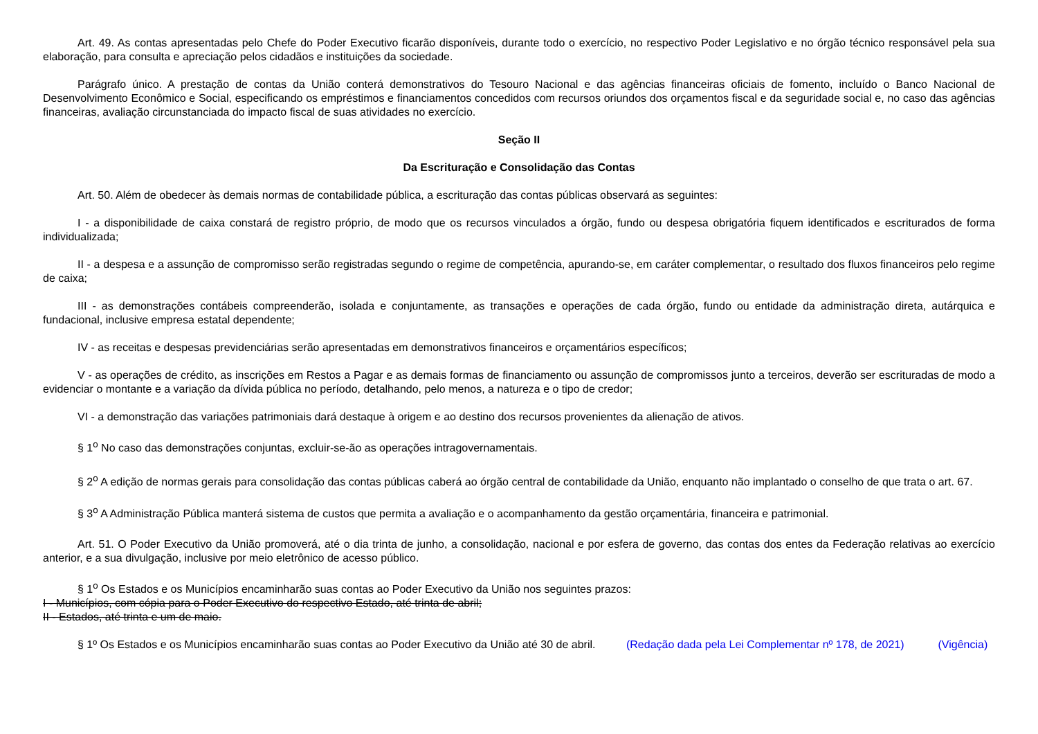Art. 49. As contas apresentadas pelo Chefe do Poder Executivo ficarão disponíveis, durante todo o exercício, no respectivo Poder Legislativo e no órgão técnico responsável pela sua elaboração, para consulta e apreciação pelos cidadãos e instituições da sociedade.
Parágrafo único. A prestação de contas da União conterá demonstrativos do Tesouro Nacional e das agências financeiras oficiais de fomento, incluído o Banco Nacional de Desenvolvimento Econômico e Social, especificando os empréstimos e financiamentos concedidos com recursos oriundos dos orçamentos fiscal e da seguridade social e, no caso das agências financeiras, avaliação circunstanciada do impacto fiscal de suas atividades no exercício.
Seção II
Da Escrituração e Consolidação das Contas
Art. 50. Além de obedecer às demais normas de contabilidade pública, a escrituração das contas públicas observará as seguintes:
I - a disponibilidade de caixa constará de registro próprio, de modo que os recursos vinculados a órgão, fundo ou despesa obrigatória fiquem identificados e escriturados de forma individualizada;
II - a despesa e a assunção de compromisso serão registradas segundo o regime de competência, apurando-se, em caráter complementar, o resultado dos fluxos financeiros pelo regime de caixa;
III - as demonstrações contábeis compreenderão, isolada e conjuntamente, as transações e operações de cada órgão, fundo ou entidade da administração direta, autárquica e fundacional, inclusive empresa estatal dependente;
IV - as receitas e despesas previdenciárias serão apresentadas em demonstrativos financeiros e orçamentários específicos;
V - as operações de crédito, as inscrições em Restos a Pagar e as demais formas de financiamento ou assunção de compromissos junto a terceiros, deverão ser escrituradas de modo a evidenciar o montante e a variação da dívida pública no período, detalhando, pelo menos, a natureza e o tipo de credor;
VI - a demonstração das variações patrimoniais dará destaque à origem e ao destino dos recursos provenientes da alienação de ativos.
§ 1<sup>o</sup> No caso das demonstrações conjuntas, excluir-se-ão as operações intragovernamentais.
§ 2<sup>o</sup> A edição de normas gerais para consolidação das contas públicas caberá ao órgão central de contabilidade da União, enquanto não implantado o conselho de que trata o art. 67.
§ 3<sup>o</sup> A Administração Pública manterá sistema de custos que permita a avaliação e o acompanhamento da gestão orçamentária, financeira e patrimonial.
Art. 51. O Poder Executivo da União promoverá, até o dia trinta de junho, a consolidação, nacional e por esfera de governo, das contas dos entes da Federação relativas ao exercício anterior, e a sua divulgação, inclusive por meio eletrônico de acesso público.
§ 1<sup>o</sup> Os Estados e os Municípios encaminharão suas contas ao Poder Executivo da União nos seguintes prazos:
I - Municípios, com cópia para o Poder Executivo do respectivo Estado, até trinta de abril;
II - Estados, até trinta e um de maio.
§ 1º Os Estados e os Municípios encaminharão suas contas ao Poder Executivo da União até 30 de abril. (Redação dada pela Lei Complementar nº 178, de 2021) (Vigência)